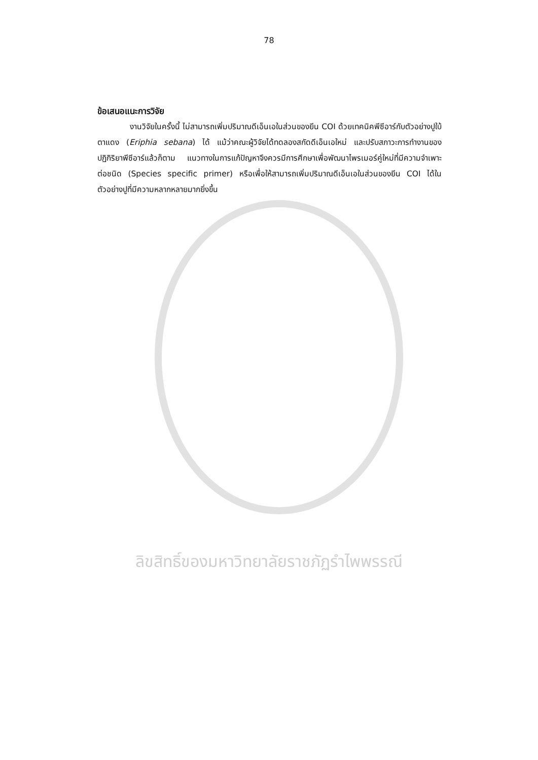78
ข้อเสนอแนะการวิจัย
งานวิจัยในครั้งนี้ ไม่สามารถเพิ่มปริมาณดีเอ็นเอในส่วนของยีน COI ด้วยเทคนิคพีซีอาร์กับตัวอย่างปูใบ้ตาแดง (Eriphia sebana) ได้ แม้ว่าคณะผู้วิจัยได้ทดลองสกัดดีเอ็นเอใหม่ และปรับสภาวะการทำงานของปฏิกิริยาพีซีอาร์แล้วก็ตาม แนวทางในการแก้ปัญหาจึงควรมีการศึกษาเพื่อพัฒนาไพรเมอร์คู่ใหม่ที่มีความจำเพาะต่อชนิด (Species specific primer) หรือเพื่อให้สามารถเพิ่มปริมาณดีเอ็นเอในส่วนของยีน COI ได้ในตัวอย่างปูที่มีความหลากหลายมากยิ่งขึ้น
ลิขสิทธิ์ของมหาวิทยาลัยราชภัฏรำไพพรรณี